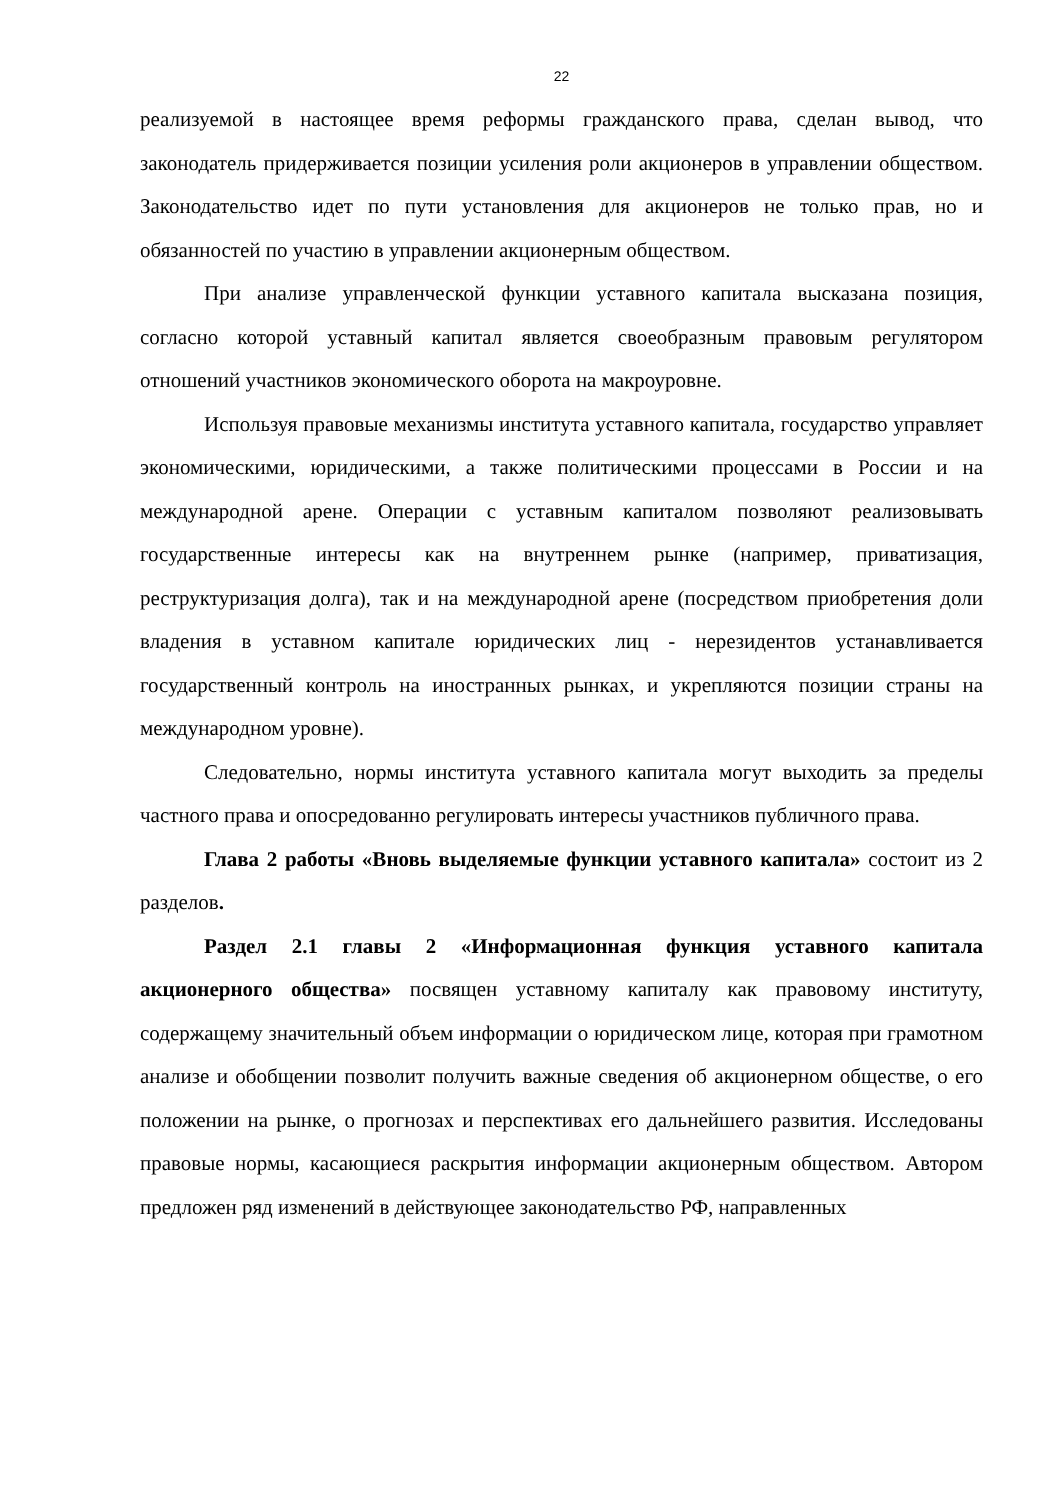22
реализуемой в настоящее время реформы гражданского права, сделан вывод, что законодатель придерживается позиции усиления роли акционеров в управлении обществом. Законодательство идет по пути установления для акционеров не только прав, но и обязанностей по участию в управлении акционерным обществом.
При анализе управленческой функции уставного капитала высказана позиция, согласно которой уставный капитал является своеобразным правовым регулятором отношений участников экономического оборота на макроуровне.
Используя правовые механизмы института уставного капитала, государство управляет экономическими, юридическими, а также политическими процессами в России и на международной арене. Операции с уставным капиталом позволяют реализовывать государственные интересы как на внутреннем рынке (например, приватизация, реструктуризация долга), так и на международной арене (посредством приобретения доли владения в уставном капитале юридических лиц - нерезидентов устанавливается государственный контроль на иностранных рынках, и укрепляются позиции страны на международном уровне).
Следовательно, нормы института уставного капитала могут выходить за пределы частного права и опосредованно регулировать интересы участников публичного права.
Глава 2 работы «Вновь выделяемые функции уставного капитала» состоит из 2 разделов.
Раздел 2.1 главы 2 «Информационная функция уставного капитала акционерного общества» посвящен уставному капиталу как правовому институту, содержащему значительный объем информации о юридическом лице, которая при грамотном анализе и обобщении позволит получить важные сведения об акционерном обществе, о его положении на рынке, о прогнозах и перспективах его дальнейшего развития. Исследованы правовые нормы, касающиеся раскрытия информации акционерным обществом. Автором предложен ряд изменений в действующее законодательство РФ, направленных